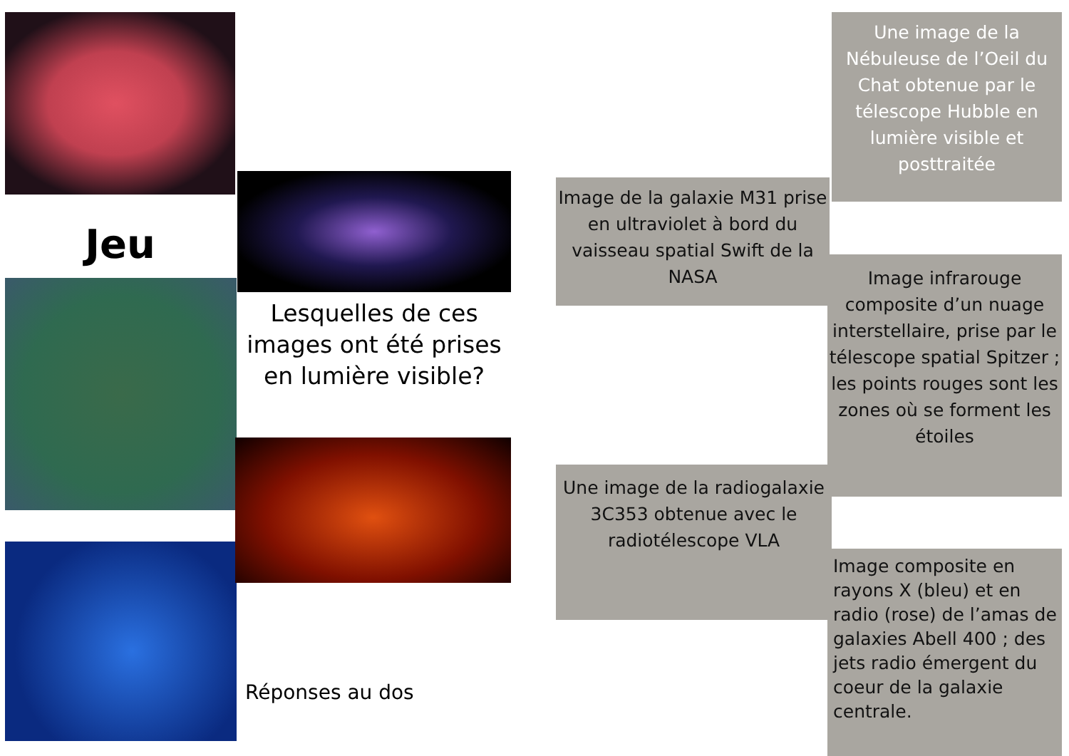Jeu
Lesquelles de ces images ont été prises en lumière visible?
Réponses au dos
Une image de la Nébuleuse de l’Oeil du Chat obtenue par le télescope Hubble en lumière visible et posttraitée
Image de la galaxie M31 prise en ultraviolet à bord du vaisseau spatial Swift de la NASA
Image infrarouge composite d’un nuage interstellaire, prise par le télescope spatial Spitzer ; les points rouges sont les zones où se forment les étoiles
Une image de la radiogalaxie 3C353 obtenue avec le radiotélescope VLA
Image composite en rayons X (bleu) et en radio (rose) de l’amas de galaxies Abell 400 ; des jets radio émergent du coeur de la galaxie centrale.